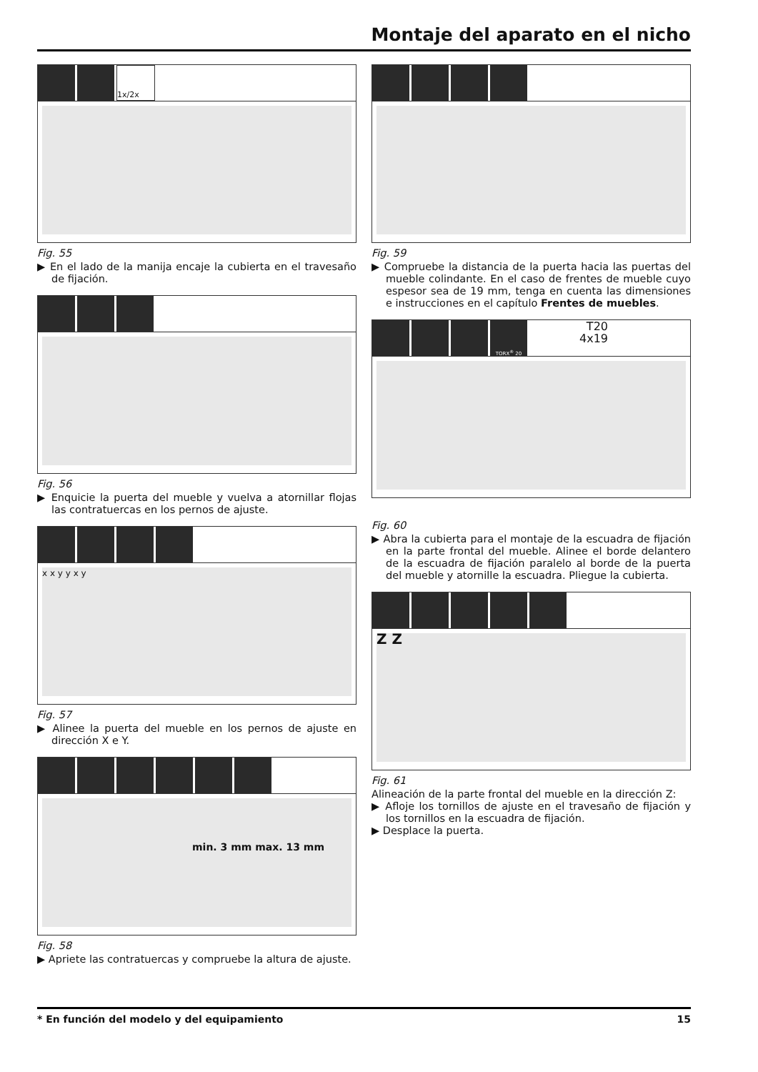Montaje del aparato en el nicho
1x/2x
Fig. 55
▶ En el lado de la manija encaje la cubierta en el travesaño de fijación.
Fig. 56
▶ Enquicie la puerta del mueble y vuelva a atornillar flojas las contratuercas en los pernos de ajuste.
x x y y x y
Fig. 57
▶ Alinee la puerta del mueble en los pernos de ajuste en dirección X e Y.
min. 3 mm max. 13 mm
Fig. 58
▶ Apriete las contratuercas y compruebe la altura de ajuste.
Fig. 59
▶ Compruebe la distancia de la puerta hacia las puertas del mueble colindante. En el caso de frentes de mueble cuyo espesor sea de 19 mm, tenga en cuenta las dimensiones e instrucciones en el capítulo Frentes de muebles.
TORX<sup>®</sup> 20
T20
4x19
Fig. 60
▶ Abra la cubierta para el montaje de la escuadra de fijación en la parte frontal del mueble. Alinee el borde delantero de la escuadra de fijación paralelo al borde de la puerta del mueble y atornille la escuadra. Pliegue la cubierta.
Z Z
Fig. 61
Alineación de la parte frontal del mueble en la dirección Z:
▶ Afloje los tornillos de ajuste en el travesaño de fijación y los tornillos en la escuadra de fijación.
▶ Desplace la puerta.
* En función del modelo y del equipamiento 15